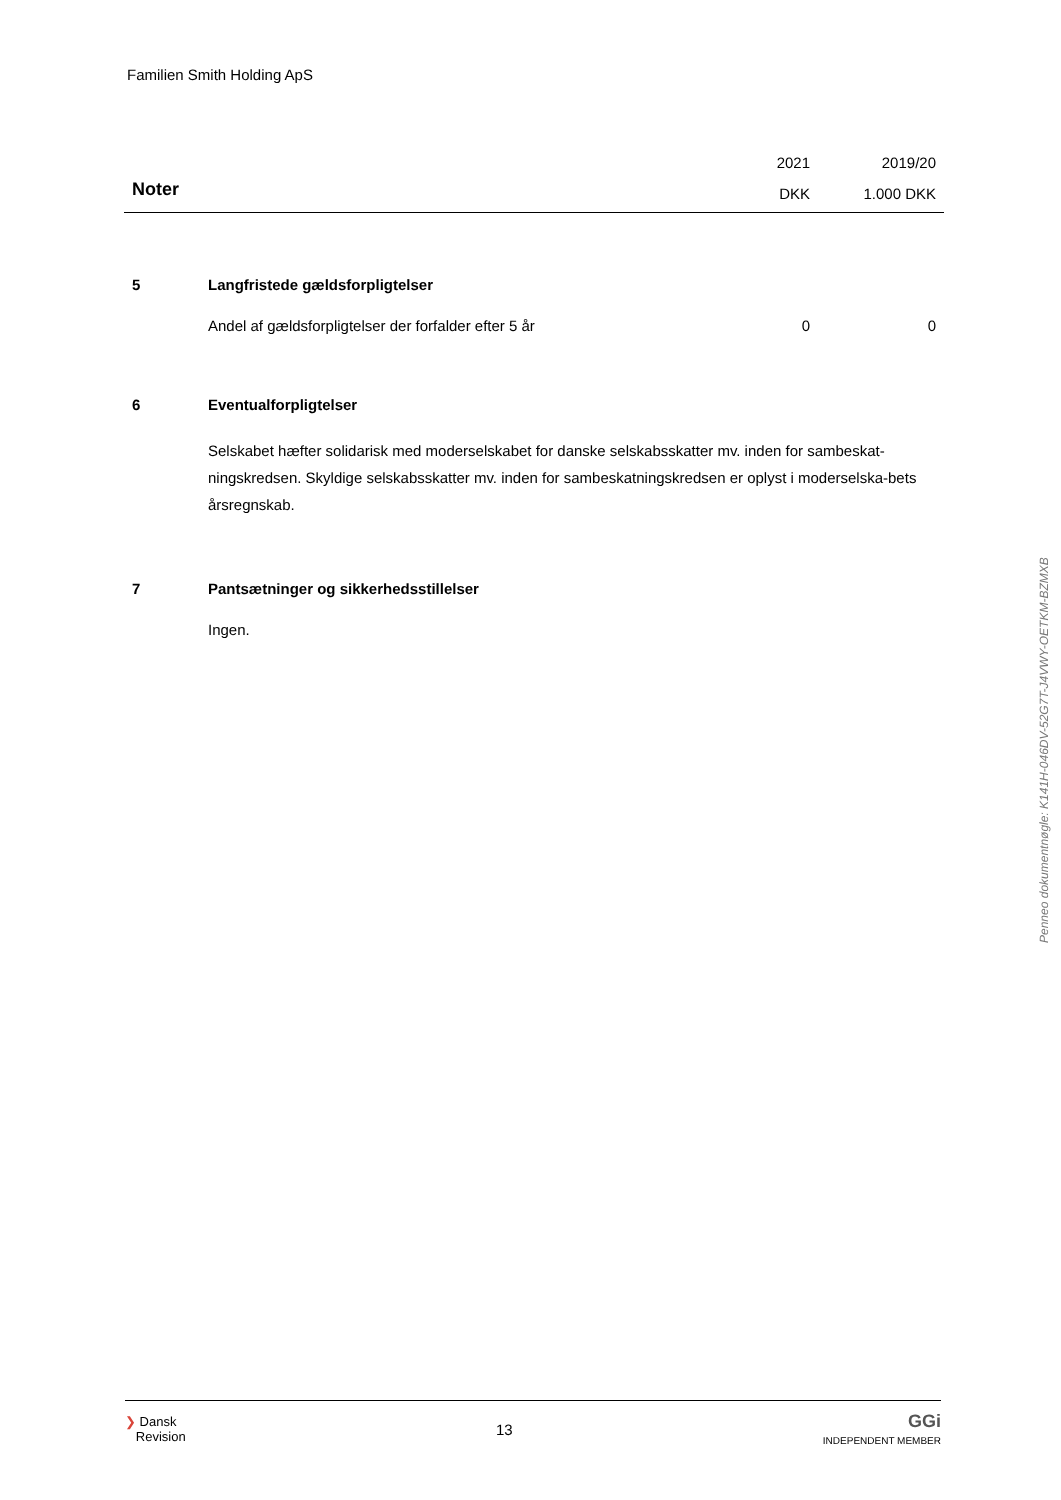Familien Smith Holding ApS
| | 2021 | 2019/20 |
| Noter | DKK | 1.000 DKK |
| 5 | Langfristede gældsforpligtelser | | |
| | Andel af gældsforpligtelser der forfalder efter 5 år | 0 | 0 |
| 6 | Eventualforpligtelser | | |
| | Selskabet hæfter solidarisk med moderselskabet for danske selskabsskatter mv. inden for sambeskat-ningskredsen. Skyldige selskabsskatter mv. inden for sambeskatningskredsen er oplyst i moderselska-bets årsregnskab. | | |
| 7 | Pantsætninger og sikkerhedsstillelser | | |
| | Ingen. | | |
Penneo dokumentnøgle: K141H-046DV-52G7T-J4VWY-OETKM-BZMXB
❯ Dansk
Revision
13
GGi
INDEPENDENT MEMBER